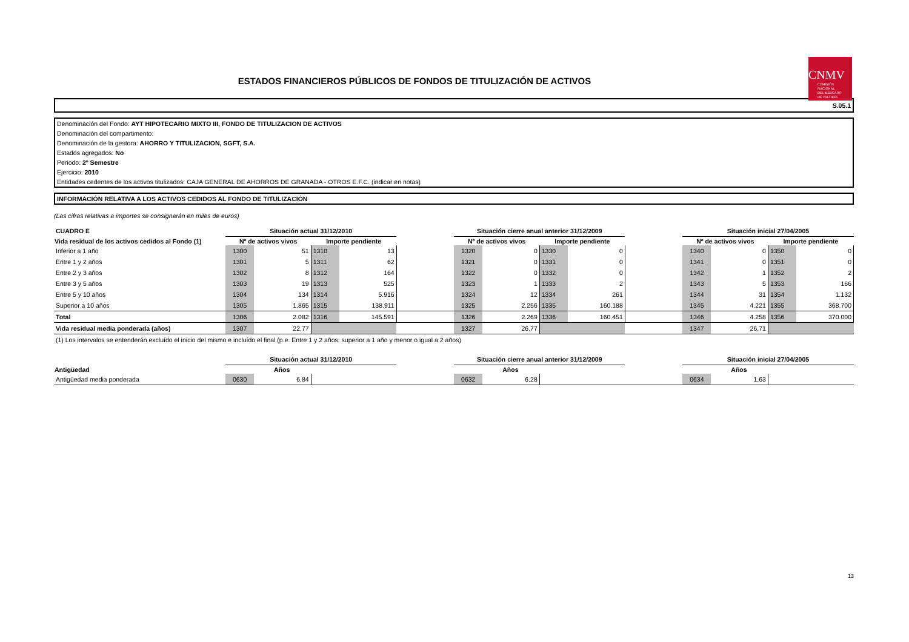ESTADOS FINANCIEROS PÚBLICOS DE FONDOS DE TITULIZACIÓN DE ACTIVOS
CNMV
COMISIÓN
NACIONAL
DEL MERCADO
DE VALORES
S.05.1
Denominación del Fondo: AYT HIPOTECARIO MIXTO III, FONDO DE TITULIZACION DE ACTIVOS
Denominación del compartimento:
Denominación de la gestora: AHORRO Y TITULIZACION, SGFT, S.A.
Estados agregados: No
Periodo: 2º Semestre
Ejercicio: 2010
Entidades cedentes de los activos titulizados: CAJA GENERAL DE AHORROS DE GRANADA - OTROS E.F.C. (indicar en notas)
INFORMACIÓN RELATIVA A LOS ACTIVOS CEDIDOS AL FONDO DE TITULIZACIÓN
(Las cifras relativas a importes se consignarán en miles de euros)
| CUADRO E | Situación actual 31/12/2010 | | | | | Situación cierre anual anterior 31/12/2009 | | | | | Situación inicial 27/04/2005 | | | |
| Vida residual de los activos cedidos al Fondo (1) | Nº de activos vivos | | Importe pendiente | | | Nº de activos vivos | | Importe pendiente | | | Nº de activos vivos | | Importe pendiente | |
| Inferior a 1 año | 1300 | 51 | 1310 | 13 | | 1320 | 0 | 1330 | 0 | | 1340 | 0 | 1350 | 0 |
| Entre 1 y 2 años | 1301 | 5 | 1311 | 62 | | 1321 | 0 | 1331 | 0 | | 1341 | 0 | 1351 | 0 |
| Entre 2 y 3 años | 1302 | 8 | 1312 | 164 | | 1322 | 0 | 1332 | 0 | | 1342 | 1 | 1352 | 2 |
| Entre 3 y 5 años | 1303 | 19 | 1313 | 525 | | 1323 | 1 | 1333 | 2 | | 1343 | 5 | 1353 | 166 |
| Entre 5 y 10 años | 1304 | 134 | 1314 | 5.916 | | 1324 | 12 | 1334 | 261 | | 1344 | 31 | 1354 | 1.132 |
| Superior a 10 años | 1305 | 1.865 | 1315 | 138.911 | | 1325 | 2.256 | 1335 | 160.188 | | 1345 | 4.221 | 1355 | 368.700 |
| Total | 1306 | 2.082 | 1316 | 145.591 | | 1326 | 2.269 | 1336 | 160.451 | | 1346 | 4.258 | 1356 | 370.000 |
| Vida residual media ponderada (años) | 1307 | 22,77 | | | | 1327 | 26,77 | | | | 1347 | 26,71 | | |
| (1) Los intervalos se entenderán excluído el inicio del mismo e incluído el final (p.e. Entre 1 y 2 años: superior a 1 año y menor o igual a 2 años) | | | | | | | | | | | | | | |
| | Situación actual 31/12/2010 | | | | | Situación cierre anual anterior 31/12/2009 | | | | | Situación inicial 27/04/2005 | | | |
| Antigüedad | Años | | | | | Años | | | | | Años | | | |
| Antigüedad media ponderada | 0630 | 6,84 | | | | 0632 | 6,28 | | | | 0634 | 1,63 | | |
13